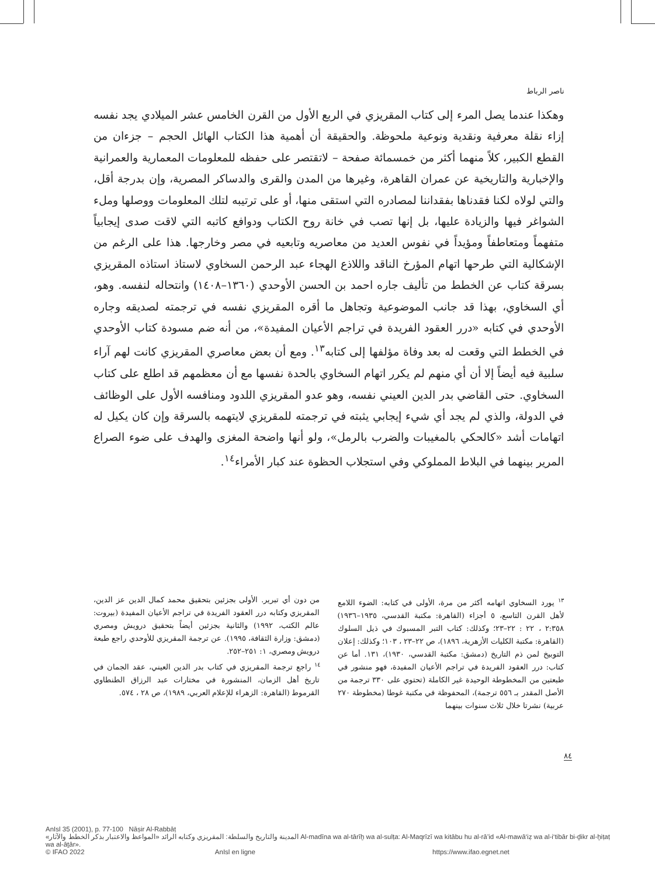ناصر الرباط
وهكذا عندما يصل المرء إلى كتاب المقريزي في الربع الأول من القرن الخامس عشر الميلادي يجد نفسه إزاء نقلة معرفية ونقدية ونوعية ملحوظة. والحقيقة أن أهمية هذا الكتاب الهائل الحجم – جزءان من القطع الكبير، كلاً منهما أكثر من خمسمائة صفحة – لاتقتصر على حفظه للمعلومات المعمارية والعمرانية والإخبارية والتاريخية عن عمران القاهرة، وغيرها من المدن والقرى والدساكر المصرية، وإن بدرجة أقل، والتي لولاه لكنا فقدناها بفقداننا لمصادره التي استقى منها، أو على ترتيبه لتلك المعلومات ووصلها وملء الشواغر فيها والزيادة عليها، بل إنها تصب في خانة روح الكتاب ودوافع كاتبه التي لاقت صدى إيجابياً متفهماً ومتعاطفاً ومؤيداً في نفوس العديد من معاصريه وتابعيه في مصر وخارجها. هذا على الرغم من الإشكالية التي طرحها اتهام المؤرخ الناقد واللاذع الهجاء عبد الرحمن السخاوي لاستاذ استاذه المقريزي بسرقة كتاب عن الخطط من تأليف جاره احمد بن الحسن الأوحدي (١٣٦٠–١٤٠٨) وانتحاله لنفسه. وهو، أي السخاوي، بهذا قد جانب الموضوعية وتجاهل ما أقره المقريزي نفسه في ترجمته لصديقه وجاره الأوحدي في كتابه «درر العقود الفريدة في تراجم الأعيان المفيدة»، من أنه ضم مسودة كتاب الأوحدي في الخطط التي وقعت له بعد وفاة مؤلفها إلى كتابه<sup>١٣</sup>. ومع أن بعض معاصري المقريزي كانت لهم آراء سلبية فيه أيضاً إلا أن أي منهم لم يكرر اتهام السخاوي بالحدة نفسها مع أن معظمهم قد اطلع على كتاب السخاوي. حتى القاضي بدر الدين العيني نفسه، وهو عدو المقريزي اللدود ومنافسه الأول على الوظائف في الدولة، والذي لم يجد أي شيء إيجابي يثبته في ترجمته للمقريزي لايتهمه بالسرقة وإن كان يكيل له اتهامات أشد «كالحكي بالمغيبات والضرب بالرمل»، ولو أنها واضحة المغزى والهدف على ضوء الصراع المرير بينهما في البلاط المملوكي وفي استجلاب الحظوة عند كبار الأمراء<sup>١٤</sup>.
<sup>١٣</sup> يورد السخاوي اتهامه أكثر من مرة، الأولى في كتابه: الضوء اللامع لأهل القرن التاسع، ٥ أجزاء (القاهرة: مكتبة القدسي، ١٩٣٥–١٩٣٦) ٢:٣٥٨ ، ٢٢ : ٢٢–٢٣؛ وكذلك: كتاب التبر المسبوك في ذيل السلوك (القاهرة: مكتبة الكليات الأزهرية، ١٨٩٦)، ص ٢٢–٢٣ ، ١٠٣؛ وكذلك: إعلان التوبيخ لمن ذم التاريخ (دمشق: مكتبة القدسي، ١٩٣٠)، ١٣١. أما عن كتاب: درر العقود الفريدة في تراجم الأعيان المفيدة، فهو منشور في طبعتين من المخطوطة الوحيدة غير الكاملة (تحتوي على ٣٣٠ ترجمة من الأصل المقدر بـ ٥٥٦ ترجمة)، المحفوظة في مكتبة غوطا (مخطوطة ٢٧٠ عربية) نشرتا خلال ثلاث سنوات بينهما
من دون أي تبرير. الأولى بجزئين بتحقيق محمد كمال الدين عز الدين، المقريزي وكتابه درر العقود الفريدة في تراجم الأعيان المفيدة (بيروت: عالم الكتب، ١٩٩٢) والثانية بجزئين أيضاً بتحقيق درويش ومصري (دمشق: وزارة الثقافة، ١٩٩٥). عن ترجمة المقريزي للأوحدي راجع طبعة درويش ومصري، ١: ٢٥١–٢٥٢.
<sup>١٤</sup> راجع ترجمة المقريزي في كتاب بدر الدين العيني، عقد الجمان في تاريخ أهل الزمان، المنشورة في مختارات عبد الرزاق الطنطاوي القرموط (القاهرة: الزهراء للإعلام العربي، ١٩٨٩)، ص ٢٨ ، ٥٧٤.
٨٤
AnIsl 35 (2001), p. 77-100 Nāṣir Al-Rabbāṭ
المدينة والتاريخ والسلطة: المقريزي وكتابه الرائد «المواعظ والاعتبار بذكر الخطط والآثار» Al-madīna wa al-tārīḫ wa al-sulṭa: Al-Maqrīzī wa kitābu hu al-rā’id «Al-mawā‘iẓ wa al-i‘tibār bi-ḏikr al-ḫiṭaṭ wa al-āṯār».
© IFAO 2022 AnIsl en ligne https://www.ifao.egnet.net